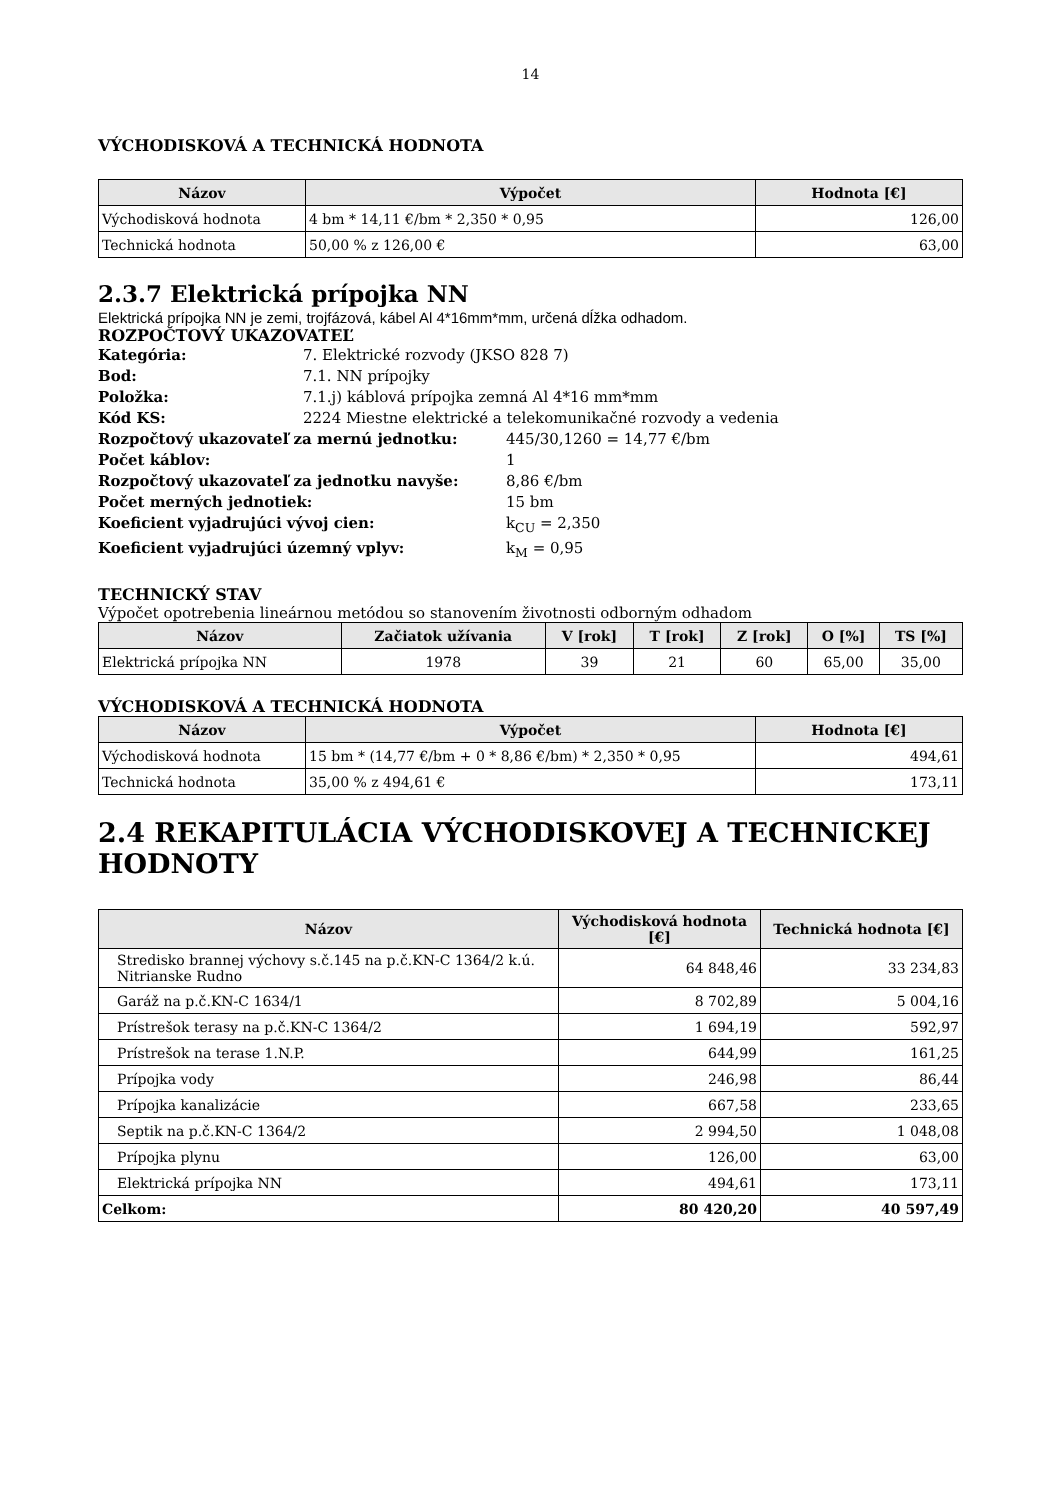14
VÝCHODISKOVÁ A TECHNICKÁ HODNOTA
| Názov | Výpočet | Hodnota [€] |
| --- | --- | --- |
| Východisková hodnota | 4 bm * 14,11 €/bm * 2,350 * 0,95 | 126,00 |
| Technická hodnota | 50,00 % z 126,00 € | 63,00 |
2.3.7 Elektrická prípojka NN
Elektrická prípojka NN je zemi, trojfázová, kábel Al 4*16mm*mm, určená dĺžka odhadom.
ROZPOČTOVÝ UKAZOVATEĽ
Kategória: 7. Elektrické rozvody (JKSO 828 7)
Bod: 7.1. NN prípojky
Položka: 7.1.j) káblová prípojka zemná Al 4*16 mm*mm
Kód KS: 2224 Miestne elektrické a telekomunikačné rozvody a vedenia
Rozpočtový ukazovateľ za mernú jednotku: 445/30,1260 = 14,77 €/bm
Počet káblov: 1
Rozpočtový ukazovateľ za jednotku navyše: 8,86 €/bm
Počet merných jednotiek: 15 bm
Koeficient vyjadrujúci vývoj cien: k<sub>CU</sub> = 2,350
Koeficient vyjadrujúci územný vplyv: k<sub>M</sub> = 0,95
TECHNICKÝ STAV
Výpočet opotrebenia lineárnou metódou so stanovením životnosti odborným odhadom
| Názov | Začiatok užívania | V [rok] | T [rok] | Z [rok] | O [%] | TS [%] |
| --- | --- | --- | --- | --- | --- | --- |
| Elektrická prípojka NN | 1978 | 39 | 21 | 60 | 65,00 | 35,00 |
VÝCHODISKOVÁ A TECHNICKÁ HODNOTA
| Názov | Výpočet | Hodnota [€] |
| --- | --- | --- |
| Východisková hodnota | 15 bm * (14,77 €/bm + 0 * 8,86 €/bm) * 2,350 * 0,95 | 494,61 |
| Technická hodnota | 35,00 % z 494,61 € | 173,11 |
2.4 REKAPITULÁCIA VÝCHODISKOVEJ A TECHNICKEJ HODNOTY
| Názov | Východisková hodnota [€] | Technická hodnota [€] |
| --- | --- | --- |
| Stredisko brannej výchovy s.č.145 na p.č.KN-C 1364/2 k.ú. Nitrianske Rudno | 64 848,46 | 33 234,83 |
| Garáž na p.č.KN-C 1634/1 | 8 702,89 | 5 004,16 |
| Prístrešok terasy na p.č.KN-C 1364/2 | 1 694,19 | 592,97 |
| Prístrešok na terase 1.N.P. | 644,99 | 161,25 |
| Prípojka vody | 246,98 | 86,44 |
| Prípojka kanalizácie | 667,58 | 233,65 |
| Septik na p.č.KN-C 1364/2 | 2 994,50 | 1 048,08 |
| Prípojka plynu | 126,00 | 63,00 |
| Elektrická prípojka NN | 494,61 | 173,11 |
| Celkom: | 80 420,20 | 40 597,49 |